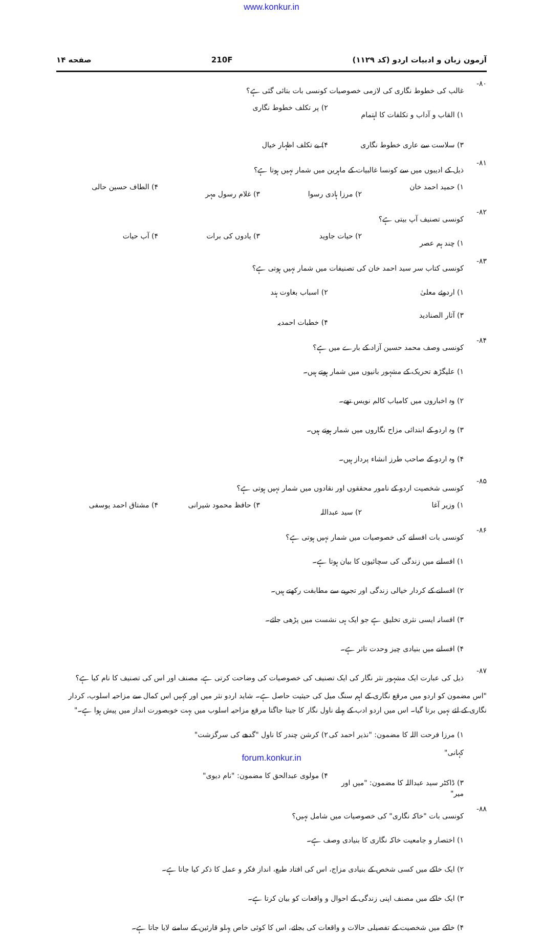www.konkur.in
آزمون زبان و ادبیات اردو (کد ۱۱۲۹) 210F صفحه ۱۴
۸۰- غالب کی خطوط نگاری کی لازمی خصوصیات کونسی بات بتائی گئی ہے؟
۱) القاب و آداب و تکلفات کا اہتمام
۲) پر تکلف خطوط نگاری
۳) سلاست سے عاری خطوط نگاری
۴) بے تکلف اظہار خیال
۸۱- ذیل کے ادیبوں میں سے کونسا غالبیات کے ماہرین میں شمار نہیں ہوتا ہے؟
۱) حمید احمد خان
۲) مرزا ہادی رسوا
۳) غلام رسول مہر
۴) الطاف حسین حالی
۸۲- کونسی تصنیف آپ بیتی ہے؟
۱) چند ہم عصر
۲) حیات جاوید
۳) یادوں کی برات
۴) آب حیات
۸۳- کونسی کتاب سر سید احمد خان کی تصنیفات میں شمار نہیں ہوتی ہے؟
۱) اردوئے معلیٰ
۲) اسباب بغاوت ہند
۳) آثار الصنادید
۴) خطبات احمدیہ
۸۴- کونسی وصف محمد حسین آزاد کے بارے میں ہے؟
۱) علیگڑھ تحریک کے مشہور بانیوں میں شمار ہوتے ہیں۔
۲) وہ اخباروں میں کامیاب کالم نویس تھے۔
۳) وہ اردو کے ابتدائی مزاح نگاروں میں شمار ہوتے ہیں۔
۴) وہ اردو کے صاحب طرز انشاء پرداز ہیں۔
۸۵- کونسی شخصیت اردو کے نامور محققوں اور نقادوں میں شمار نہیں ہوتی ہے؟
۱) وزیر آغا
۲) سید عبداللہ
۳) حافظ محمود شیرانی
۴) مشتاق احمد یوسفی
۸۶- کونسی بات افسانے کی خصوصیات میں شمار نہیں ہوتی ہے؟
۱) افسانے میں زندگی کی سچائیوں کا بیان ہوتا ہے۔
۲) افسانے کے کردار خیالی زندگی اور تجربے سے مطابقت رکھتے ہیں۔
۳) افسانہ ایسی نثری تخلیق ہے جو ایک ہی نشست میں پڑھی جائے۔
۴) افسانے میں بنیادی چیز وحدت تاثر ہے۔
۸۷- ذیل کی عبارت ایک مشہور نثر نگار کی ایک تصنیف کی خصوصیات کی وضاحت کرتی ہے، مصنف اور اس کی تصنیف کا نام کیا ہے؟
"اس مضمون کو اردو میں مرقع نگاری کے اہم سنگ میل کی حیثیت حاصل ہے۔ شاید اردو نثر میں اور کہیں اس کمال سے مزاحیہ اسلوب، کردار نگاری کے لئے نہیں برتا گیا۔ اس میں اردو ادب کے پہلے ناول نگار کا جیتا جاگتا مرقع مزاحیہ اسلوب میں بہت خوبصورت انداز میں پیش ہوا ہے۔"
۱) مرزا فرحت اللہ کا مضمون: "نذیر احمد کی کہانی"
۲) کرشن چندر کا ناول "گدھے کی سرگزشت"
۳) ڈاکٹر سید عبداللہ کا مضمون: "میں اور میر"
۴) مولوی عبدالحق کا مضمون: "نام دیوی"
۸۸- کونسی بات "خاکہ نگاری" کی خصوصیات میں شامل نہیں؟
۱) اختصار و جامعیت خاکہ نگاری کا بنیادی وصف ہے۔
۲) ایک خاکے میں کسی شخص کے بنیادی مزاج، اس کی افتاد طبع، انداز فکر و عمل کا ذکر کیا جاتا ہے۔
۳) ایک خاکے میں مصنف اپنی زندگی کے احوال و واقعات کو بیان کرتا ہے۔
۴) خاکے میں شخصیت کے تفصیلی حالات و واقعات کی بجائے، اس کا کوئی خاص پہلو قارئین کے سامنے لایا جاتا ہے۔
forum.konkur.in